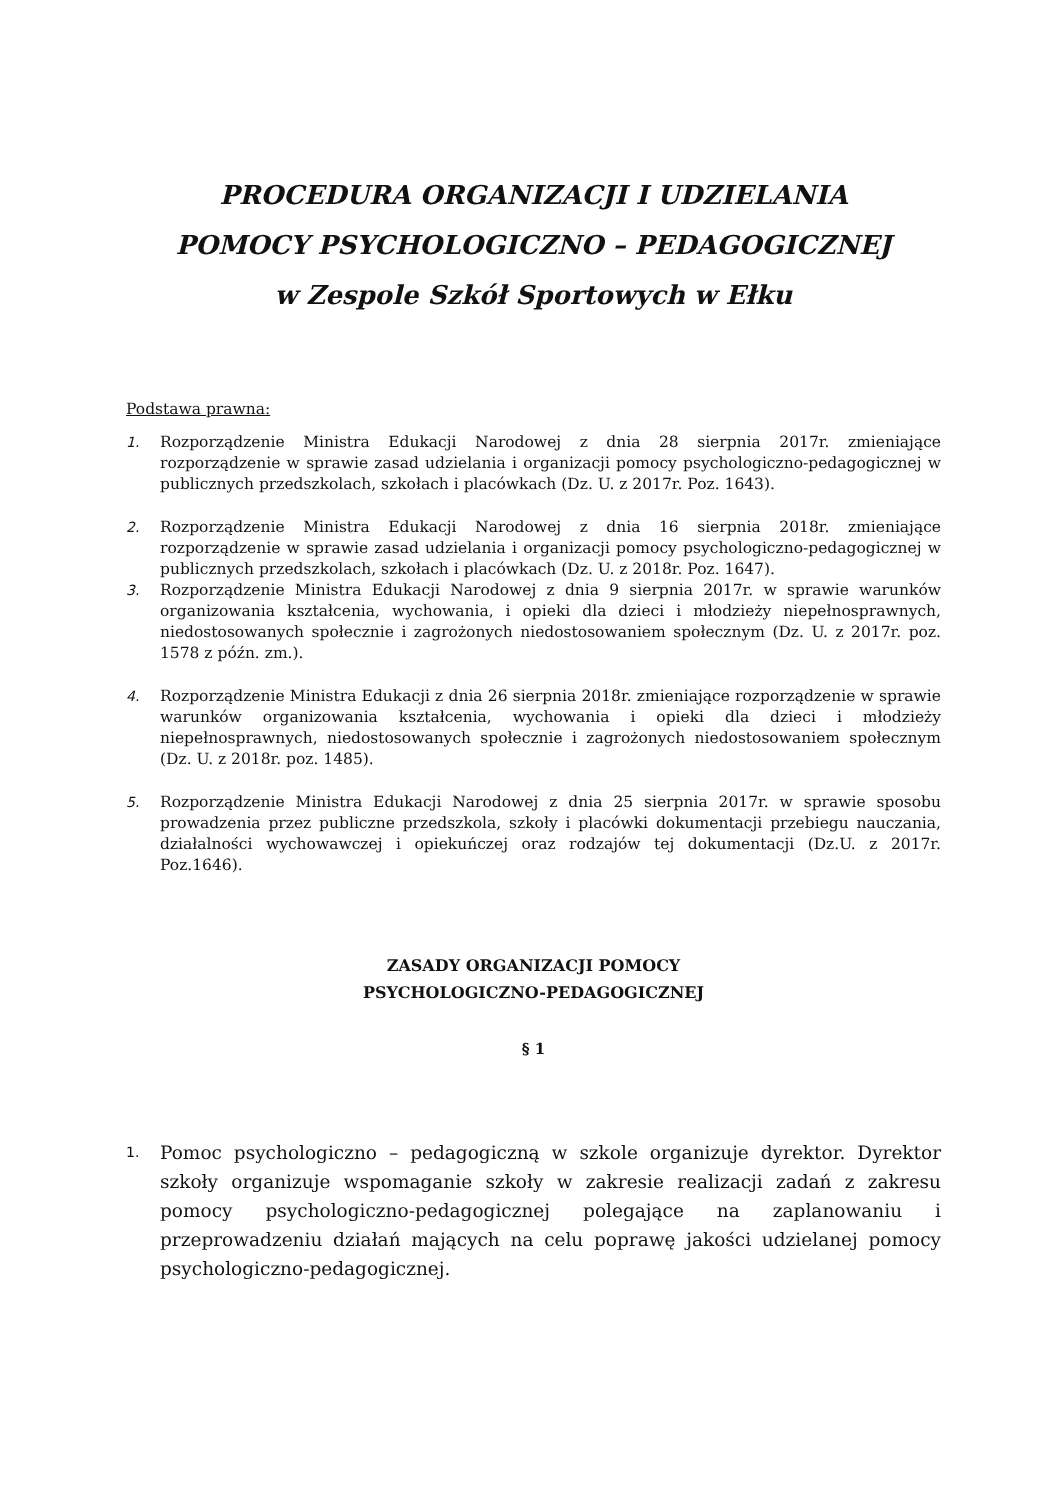PROCEDURA ORGANIZACJI I UDZIELANIA
POMOCY PSYCHOLOGICZNO – PEDAGOGICZNEJ
w Zespole Szkół Sportowych w Ełku
Podstawa prawna:
1. Rozporządzenie Ministra Edukacji Narodowej z dnia 28 sierpnia 2017r. zmieniające rozporządzenie w sprawie zasad udzielania i organizacji pomocy psychologiczno-pedagogicznej w publicznych przedszkolach, szkołach i placówkach (Dz. U. z 2017r. Poz. 1643).
2. Rozporządzenie Ministra Edukacji Narodowej z dnia 16 sierpnia 2018r. zmieniające rozporządzenie w sprawie zasad udzielania i organizacji pomocy psychologiczno-pedagogicznej w publicznych przedszkolach, szkołach i placówkach (Dz. U. z 2018r. Poz. 1647).
3. Rozporządzenie Ministra Edukacji Narodowej z dnia 9 sierpnia 2017r. w sprawie warunków organizowania kształcenia, wychowania, i opieki dla dzieci i młodzieży niepełnosprawnych, niedostosowanych społecznie i zagrożonych niedostosowaniem społecznym (Dz. U. z 2017r. poz. 1578 z późn. zm.).
4. Rozporządzenie Ministra Edukacji z dnia 26 sierpnia 2018r. zmieniające rozporządzenie w sprawie warunków organizowania kształcenia, wychowania i opieki dla dzieci i młodzieży niepełnosprawnych, niedostosowanych społecznie i zagrożonych niedostosowaniem społecznym (Dz. U. z 2018r. poz. 1485).
5. Rozporządzenie Ministra Edukacji Narodowej z dnia 25 sierpnia 2017r. w sprawie sposobu prowadzenia przez publiczne przedszkola, szkoły i placówki dokumentacji przebiegu nauczania, działalności wychowawczej i opiekuńczej oraz rodzajów tej dokumentacji (Dz.U. z 2017r. Poz.1646).
ZASADY ORGANIZACJI POMOCY
PSYCHOLOGICZNO-PEDAGOGICZNEJ
§ 1
1. Pomoc psychologiczno – pedagogiczną w szkole organizuje dyrektor. Dyrektor szkoły organizuje wspomaganie szkoły w zakresie realizacji zadań z zakresu pomocy psychologiczno-pedagogicznej polegające na zaplanowaniu i przeprowadzeniu działań mających na celu poprawę jakości udzielanej pomocy psychologiczno-pedagogicznej.